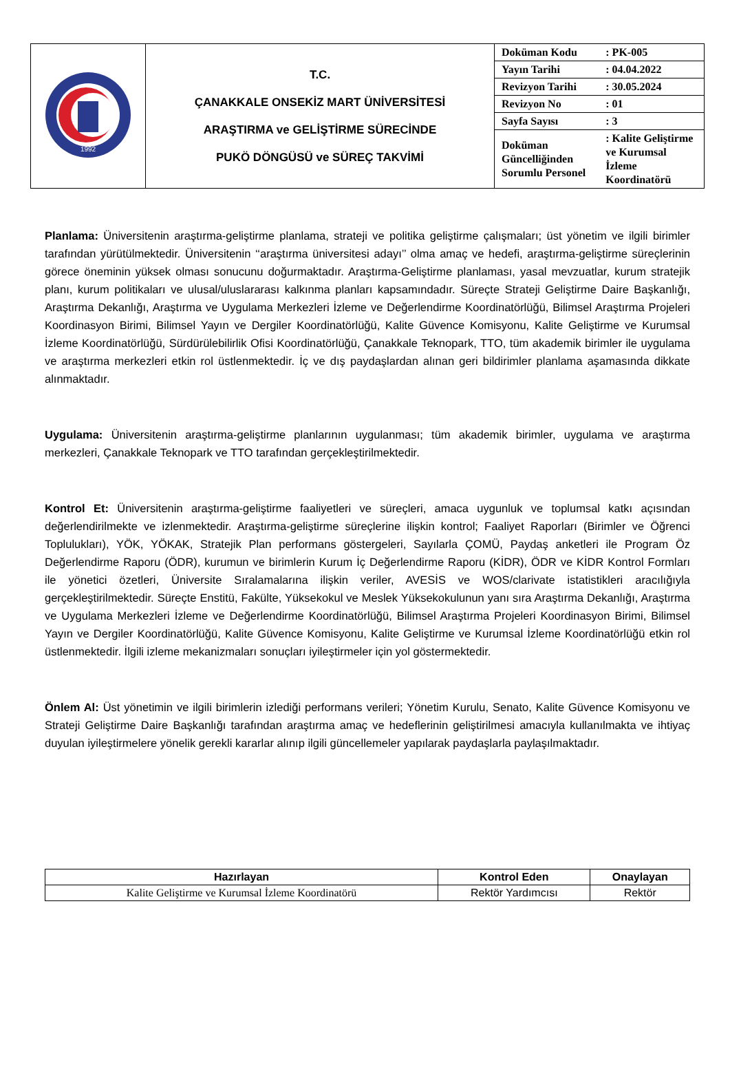| 1992 | T.C. ÇANAKKALE ONSEKİZ MART ÜNİVERSİTESİ ARAŞTIRMA ve GELİŞTİRME SÜRECİNDE PUKÖ DÖNGÜSÜ ve SÜREÇ TAKVİMİ | / Doküman Kodu / : PK-005 / / Yayın Tarihi / : 04.04.2022 / / Revizyon Tarihi / : 30.05.2024 / / Revizyon No / : 01 / / Sayfa Sayısı / : 3 / / Doküman Güncelliğinden Sorumlu Personel / : Kalite Geliştirme ve Kurumsal İzleme Koordinatörü / |
Planlama: Üniversitenin araştırma-geliştirme planlama, strateji ve politika geliştirme çalışmaları; üst yönetim ve ilgili birimler tarafından yürütülmektedir. Üniversitenin ‘‘araştırma üniversitesi adayı’’ olma amaç ve hedefi, araştırma-geliştirme süreçlerinin görece öneminin yüksek olması sonucunu doğurmaktadır. Araştırma-Geliştirme planlaması, yasal mevzuatlar, kurum stratejik planı, kurum politikaları ve ulusal/uluslararası kalkınma planları kapsamındadır. Süreçte Strateji Geliştirme Daire Başkanlığı, Araştırma Dekanlığı, Araştırma ve Uygulama Merkezleri İzleme ve Değerlendirme Koordinatörlüğü, Bilimsel Araştırma Projeleri Koordinasyon Birimi, Bilimsel Yayın ve Dergiler Koordinatörlüğü, Kalite Güvence Komisyonu, Kalite Geliştirme ve Kurumsal İzleme Koordinatörlüğü, Sürdürülebilirlik Ofisi Koordinatörlüğü, Çanakkale Teknopark, TTO, tüm akademik birimler ile uygulama ve araştırma merkezleri etkin rol üstlenmektedir. İç ve dış paydaşlardan alınan geri bildirimler planlama aşamasında dikkate alınmaktadır.
Uygulama: Üniversitenin araştırma-geliştirme planlarının uygulanması; tüm akademik birimler, uygulama ve araştırma merkezleri, Çanakkale Teknopark ve TTO tarafından gerçekleştirilmektedir.
Kontrol Et: Üniversitenin araştırma-geliştirme faaliyetleri ve süreçleri, amaca uygunluk ve toplumsal katkı açısından değerlendirilmekte ve izlenmektedir. Araştırma-geliştirme süreçlerine ilişkin kontrol; Faaliyet Raporları (Birimler ve Öğrenci Toplulukları), YÖK, YÖKAK, Stratejik Plan performans göstergeleri, Sayılarla ÇOMÜ, Paydaş anketleri ile Program Öz Değerlendirme Raporu (ÖDR), kurumun ve birimlerin Kurum İç Değerlendirme Raporu (KİDR), ÖDR ve KİDR Kontrol Formları ile yönetici özetleri, Üniversite Sıralamalarına ilişkin veriler, AVESİS ve WOS/clarivate istatistikleri aracılığıyla gerçekleştirilmektedir. Süreçte Enstitü, Fakülte, Yüksekokul ve Meslek Yüksekokulunun yanı sıra Araştırma Dekanlığı, Araştırma ve Uygulama Merkezleri İzleme ve Değerlendirme Koordinatörlüğü, Bilimsel Araştırma Projeleri Koordinasyon Birimi, Bilimsel Yayın ve Dergiler Koordinatörlüğü, Kalite Güvence Komisyonu, Kalite Geliştirme ve Kurumsal İzleme Koordinatörlüğü etkin rol üstlenmektedir. İlgili izleme mekanizmaları sonuçları iyileştirmeler için yol göstermektedir.
Önlem Al: Üst yönetimin ve ilgili birimlerin izlediği performans verileri; Yönetim Kurulu, Senato, Kalite Güvence Komisyonu ve Strateji Geliştirme Daire Başkanlığı tarafından araştırma amaç ve hedeflerinin geliştirilmesi amacıyla kullanılmakta ve ihtiyaç duyulan iyileştirmelere yönelik gerekli kararlar alınıp ilgili güncellemeler yapılarak paydaşlarla paylaşılmaktadır.
| Hazırlayan | Kontrol Eden | Onaylayan |
| --- | --- | --- |
| Kalite Geliştirme ve Kurumsal İzleme Koordinatörü | Rektör Yardımcısı | Rektör |